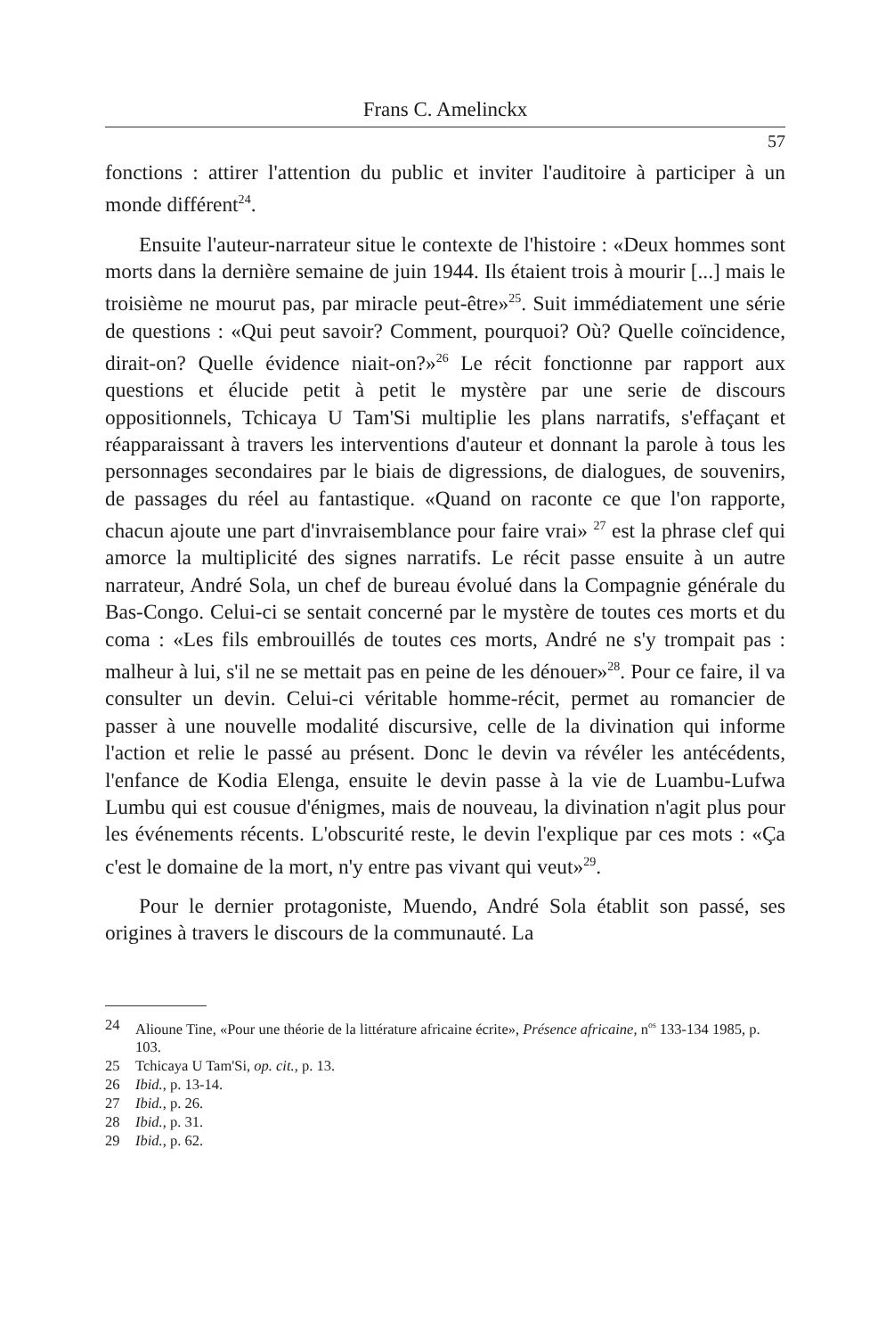Frans C. Amelinckx
57
fonctions : attirer l'attention du public et inviter l'auditoire à participer à un monde différent<sup>24</sup>.
Ensuite l'auteur-narrateur situe le contexte de l'histoire : «Deux hommes sont morts dans la dernière semaine de juin 1944. Ils étaient trois à mourir [...] mais le troisième ne mourut pas, par miracle peut-être»<sup>25</sup>. Suit immédiatement une série de questions : «Qui peut savoir? Comment, pourquoi? Où? Quelle coïncidence, dirait-on? Quelle évidence niait-on?»<sup>26</sup> Le récit fonctionne par rapport aux questions et élucide petit à petit le mystère par une serie de discours oppositionnels, Tchicaya U Tam'Si multiplie les plans narratifs, s'effaçant et réapparaissant à travers les interventions d'auteur et donnant la parole à tous les personnages secondaires par le biais de digressions, de dialogues, de souvenirs, de passages du réel au fantastique. «Quand on raconte ce que l'on rapporte, chacun ajoute une part d'invraisemblance pour faire vrai» <sup>27</sup> est la phrase clef qui amorce la multiplicité des signes narratifs. Le récit passe ensuite à un autre narrateur, André Sola, un chef de bureau évolué dans la Compagnie générale du Bas-Congo. Celui-ci se sentait concerné par le mystère de toutes ces morts et du coma : «Les fils embrouillés de toutes ces morts, André ne s'y trompait pas : malheur à lui, s'il ne se mettait pas en peine de les dénouer»<sup>28</sup>. Pour ce faire, il va consulter un devin. Celui-ci véritable homme-récit, permet au romancier de passer à une nouvelle modalité discursive, celle de la divination qui informe l'action et relie le passé au présent. Donc le devin va révéler les antécédents, l'enfance de Kodia Elenga, ensuite le devin passe à la vie de Luambu-Lufwa Lumbu qui est cousue d'énigmes, mais de nouveau, la divination n'agit plus pour les événements récents. L'obscurité reste, le devin l'explique par ces mots : «Ça c'est le domaine de la mort, n'y entre pas vivant qui veut»<sup>29</sup>.
Pour le dernier protagoniste, Muendo, André Sola établit son passé, ses origines à travers le discours de la communauté. La
24 Alioune Tine, «Pour une théorie de la littérature africaine écrite», Présence africaine, n<sup>os</sup> 133-134 1985, p. 103.
25 Tchicaya U Tam'Si, op. cit., p. 13.
26 Ibid., p. 13-14.
27 Ibid., p. 26.
28 Ibid., p. 31.
29 Ibid., p. 62.